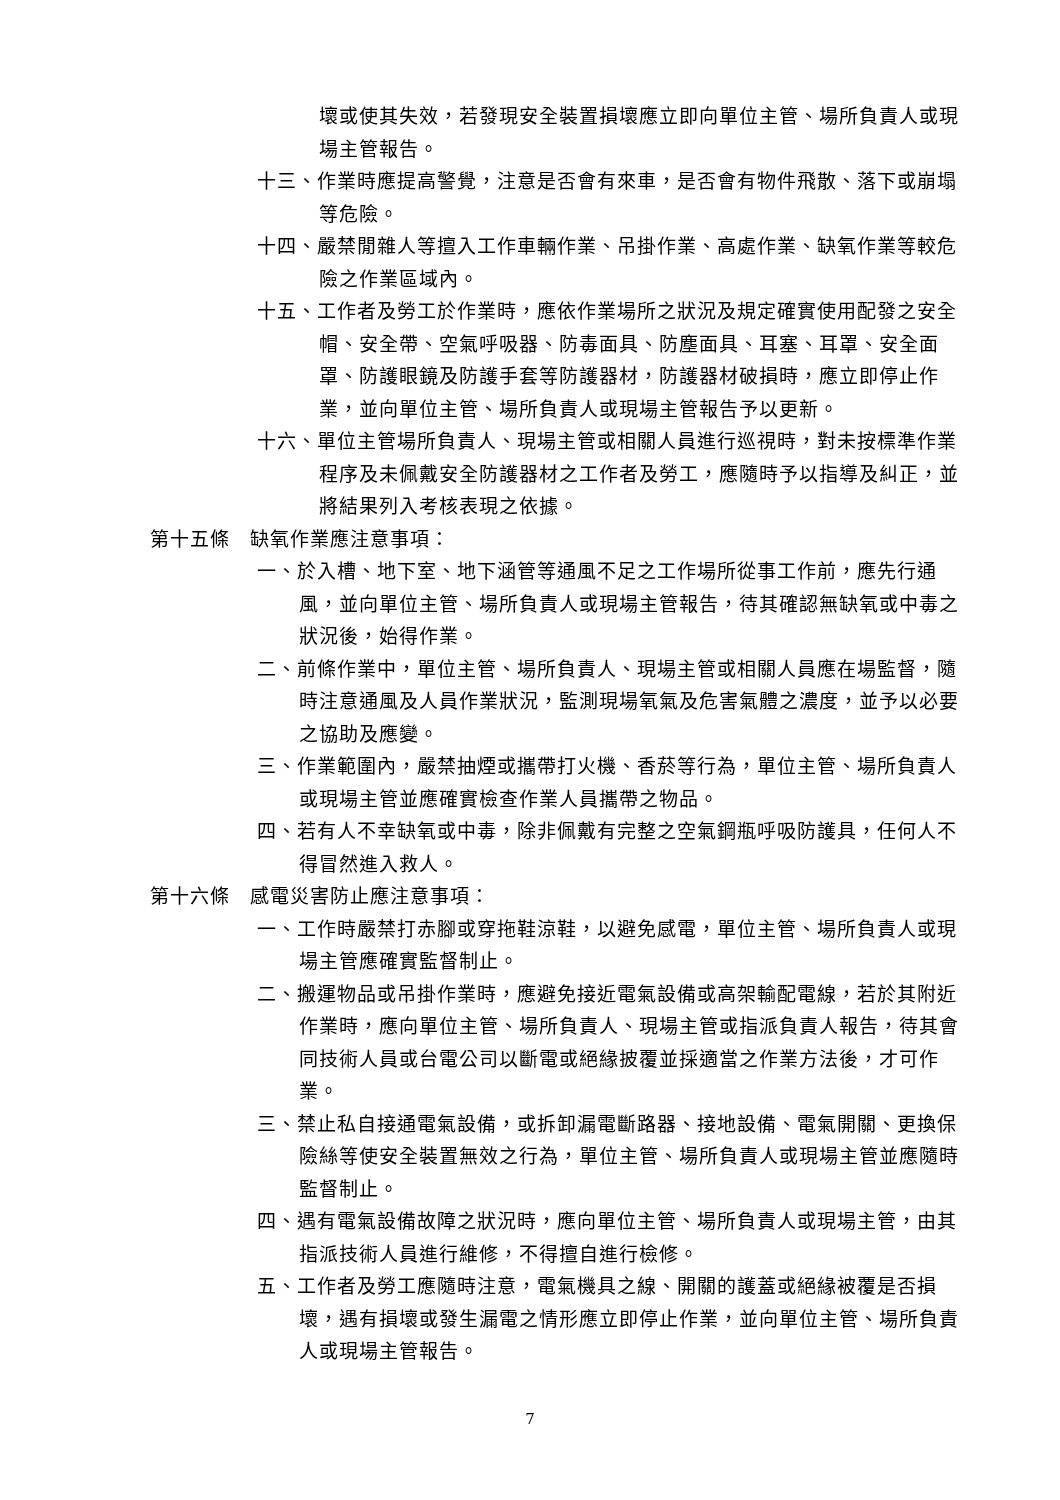壞或使其失效，若發現安全裝置損壞應立即向單位主管、場所負責人或現場主管報告。
十三、作業時應提高警覺，注意是否會有來車，是否會有物件飛散、落下或崩塌等危險。
十四、嚴禁閒雜人等擅入工作車輛作業、吊掛作業、高處作業、缺氧作業等較危險之作業區域內。
十五、工作者及勞工於作業時，應依作業場所之狀況及規定確實使用配發之安全帽、安全帶、空氣呼吸器、防毒面具、防塵面具、耳塞、耳罩、安全面罩、防護眼鏡及防護手套等防護器材，防護器材破損時，應立即停止作業，並向單位主管、場所負責人或現場主管報告予以更新。
十六、單位主管場所負責人、現場主管或相關人員進行巡視時，對未按標準作業程序及未佩戴安全防護器材之工作者及勞工，應隨時予以指導及糾正，並將結果列入考核表現之依據。
第十五條　缺氧作業應注意事項：
一、於入槽、地下室、地下涵管等通風不足之工作場所從事工作前，應先行通風，並向單位主管、場所負責人或現場主管報告，待其確認無缺氧或中毒之狀況後，始得作業。
二、前條作業中，單位主管、場所負責人、現場主管或相關人員應在場監督，隨時注意通風及人員作業狀況，監測現場氧氣及危害氣體之濃度，並予以必要之協助及應變。
三、作業範圍內，嚴禁抽煙或攜帶打火機、香菸等行為，單位主管、場所負責人或現場主管並應確實檢查作業人員攜帶之物品。
四、若有人不幸缺氧或中毒，除非佩戴有完整之空氣鋼瓶呼吸防護具，任何人不得冒然進入救人。
第十六條　感電災害防止應注意事項：
一、工作時嚴禁打赤腳或穿拖鞋涼鞋，以避免感電，單位主管、場所負責人或現場主管應確實監督制止。
二、搬運物品或吊掛作業時，應避免接近電氣設備或高架輸配電線，若於其附近作業時，應向單位主管、場所負責人、現場主管或指派負責人報告，待其會同技術人員或台電公司以斷電或絕緣披覆並採適當之作業方法後，才可作業。
三、禁止私自接通電氣設備，或拆卸漏電斷路器、接地設備、電氣開關、更換保險絲等使安全裝置無效之行為，單位主管、場所負責人或現場主管並應隨時監督制止。
四、遇有電氣設備故障之狀況時，應向單位主管、場所負責人或現場主管，由其指派技術人員進行維修，不得擅自進行檢修。
五、工作者及勞工應隨時注意，電氣機具之線、開關的護蓋或絕緣被覆是否損壞，遇有損壞或發生漏電之情形應立即停止作業，並向單位主管、場所負責人或現場主管報告。
7